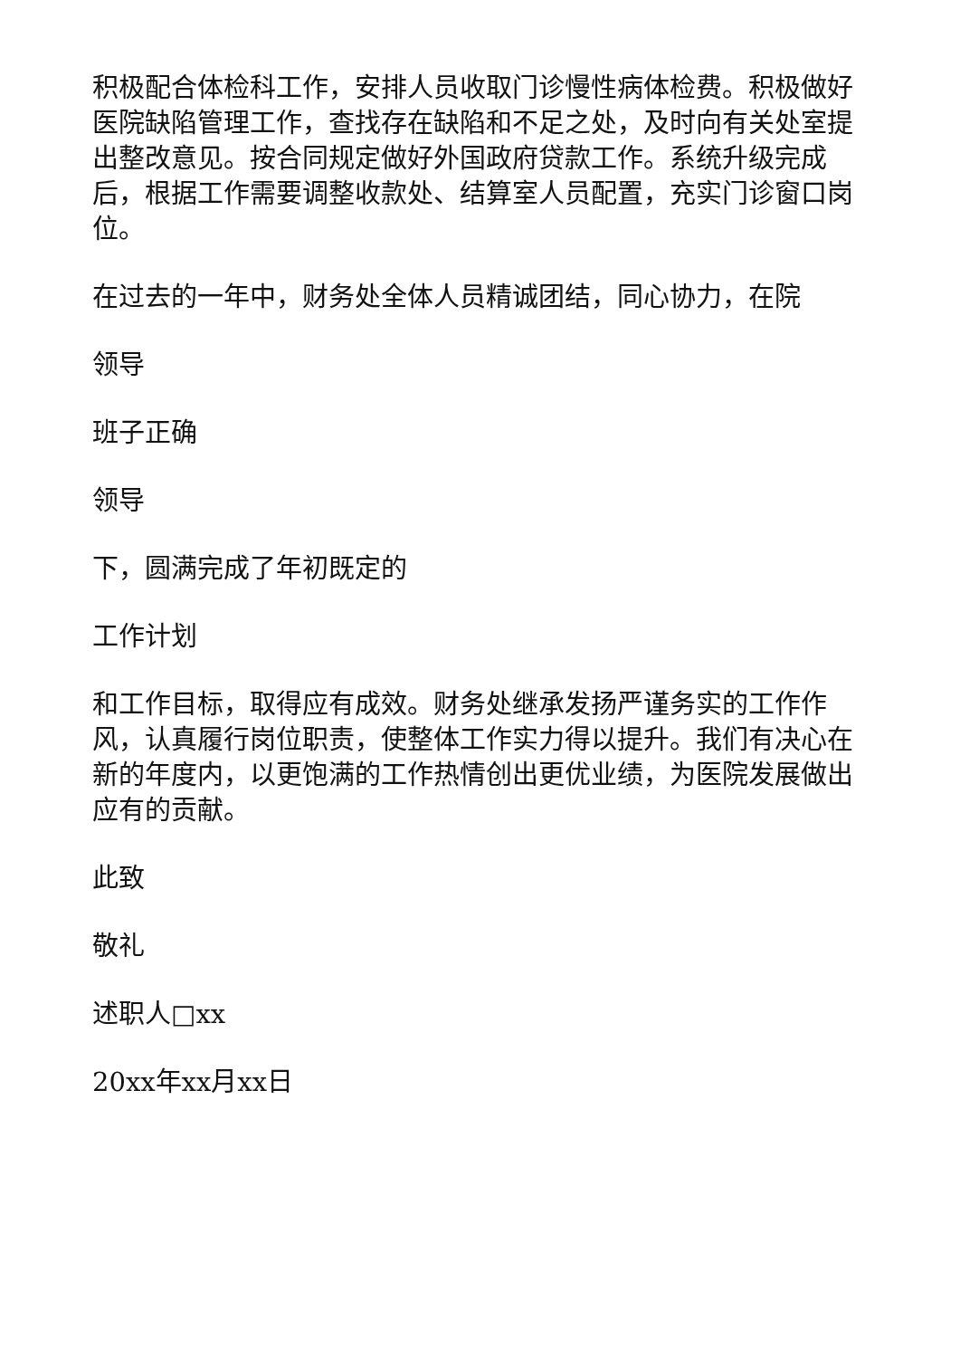积极配合体检科工作，安排人员收取门诊慢性病体检费。积极做好医院缺陷管理工作，查找存在缺陷和不足之处，及时向有关处室提出整改意见。按合同规定做好外国政府贷款工作。系统升级完成后，根据工作需要调整收款处、结算室人员配置，充实门诊窗口岗位。
在过去的一年中，财务处全体人员精诚团结，同心协力，在院
领导
班子正确
领导
下，圆满完成了年初既定的
工作计划
和工作目标，取得应有成效。财务处继承发扬严谨务实的工作作风，认真履行岗位职责，使整体工作实力得以提升。我们有决心在新的年度内，以更饱满的工作热情创出更优业绩，为医院发展做出应有的贡献。
此致
敬礼
述职人□xx
20xx年xx月xx日